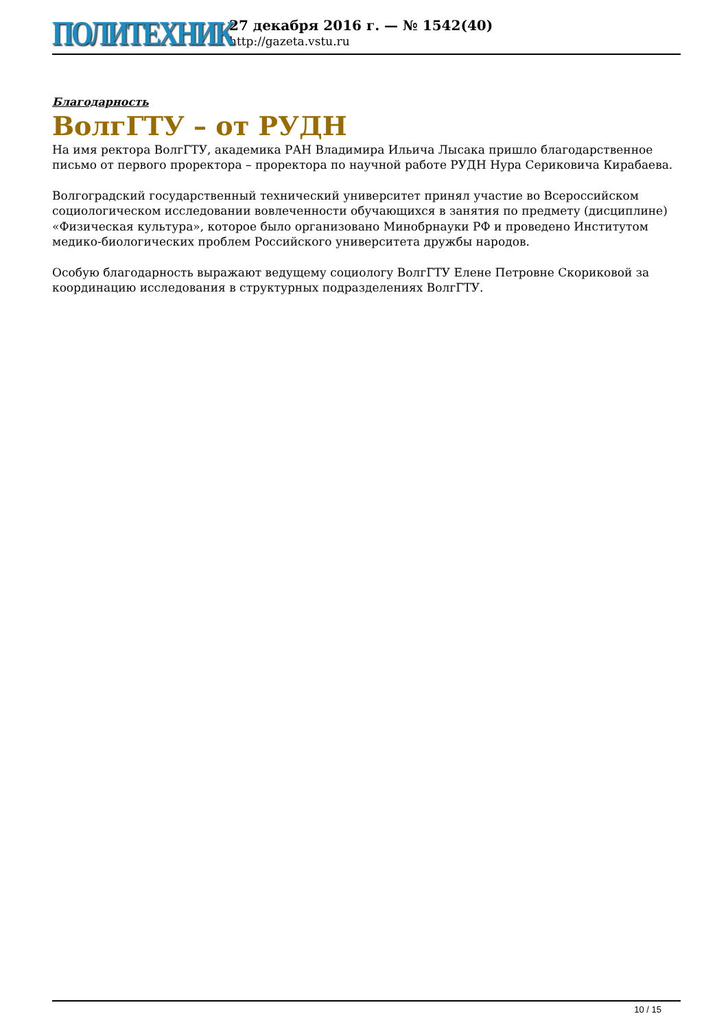ПОЛИТЕХНИК
27 декабря 2016 г. — № 1542(40)
http://gazeta.vstu.ru
Благодарность
ВолгГТУ – от РУДН
На имя ректора ВолгГТУ, академика РАН Владимира Ильича Лысака пришло благодарственное письмо от первого проректора – проректора по научной работе РУДН Нура Сериковича Кирабаева.
Волгоградский государственный технический университет принял участие во Всероссийском социологическом исследовании вовлеченности обучающихся в занятия по предмету (дисциплине) «Физическая культура», которое было организовано Минобрнауки РФ и проведено Институтом медико-биологических проблем Российского университета дружбы народов.
Особую благодарность выражают ведущему социологу ВолгГТУ Елене Петровне Скориковой за координацию исследования в структурных подразделениях ВолгГТУ.
10 / 15